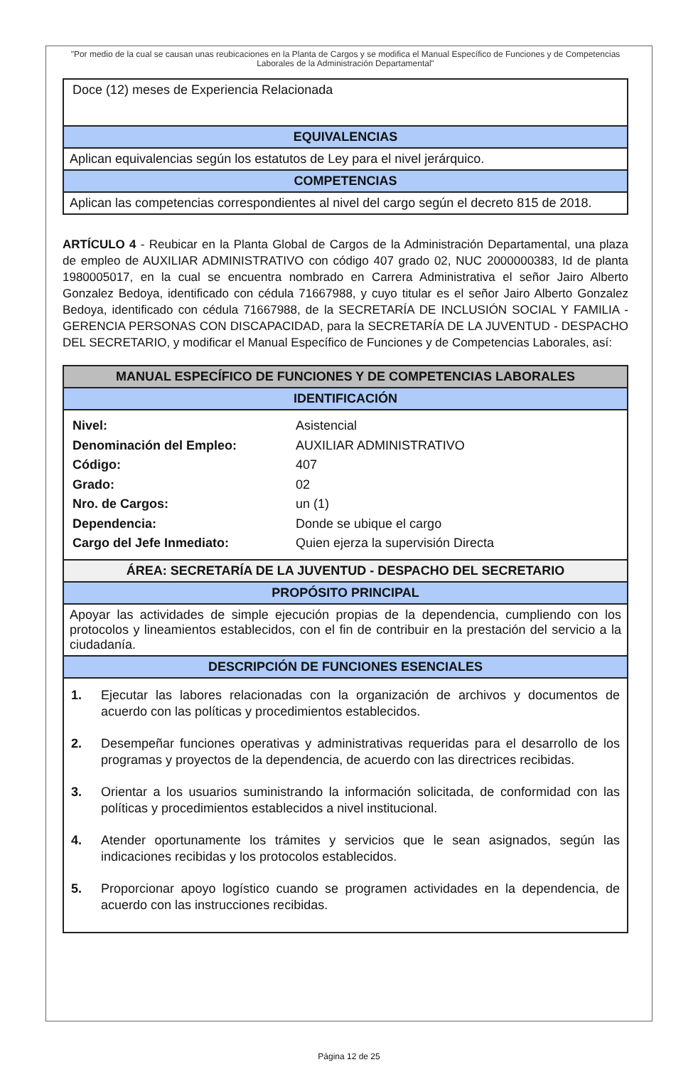"Por medio de la cual se causan unas reubicaciones en la Planta de Cargos y se modifica el Manual Específico de Funciones y de Competencias Laborales de la Administración Departamental"
| Doce (12) meses de Experiencia Relacionada |
| EQUIVALENCIAS |
| Aplican equivalencias según los estatutos de Ley para el nivel jerárquico. |
| COMPETENCIAS |
| Aplican las competencias correspondientes al nivel del cargo según el decreto 815 de 2018. |
ARTÍCULO 4 - Reubicar en la Planta Global de Cargos de la Administración Departamental, una plaza de empleo de AUXILIAR ADMINISTRATIVO con código 407 grado 02, NUC 2000000383, Id de planta 1980005017, en la cual se encuentra nombrado en Carrera Administrativa el señor Jairo Alberto Gonzalez Bedoya, identificado con cédula 71667988, y cuyo titular es el señor Jairo Alberto Gonzalez Bedoya, identificado con cédula 71667988, de la SECRETARÍA DE INCLUSIÓN SOCIAL Y FAMILIA - GERENCIA PERSONAS CON DISCAPACIDAD, para la SECRETARÍA DE LA JUVENTUD - DESPACHO DEL SECRETARIO, y modificar el Manual Específico de Funciones y de Competencias Laborales, así:
| MANUAL ESPECÍFICO DE FUNCIONES Y DE COMPETENCIAS LABORALES |
| --- |
| IDENTIFICACIÓN |
| / Nivel: / Asistencial / / Denominación del Empleo: / AUXILIAR ADMINISTRATIVO / / Código: / 407 / / Grado: / 02 / / Nro. de Cargos: / un (1) / / Dependencia: / Donde se ubique el cargo / / Cargo del Jefe Inmediato: / Quien ejerza la supervisión Directa / |
| ÁREA: SECRETARÍA DE LA JUVENTUD - DESPACHO DEL SECRETARIO |
| PROPÓSITO PRINCIPAL |
| Apoyar las actividades de simple ejecución propias de la dependencia, cumpliendo con los protocolos y lineamientos establecidos, con el fin de contribuir en la prestación del servicio a la ciudadanía. |
| DESCRIPCIÓN DE FUNCIONES ESENCIALES |
| 1. Ejecutar las labores relacionadas con la organización de archivos y documentos de acuerdo con las políticas y procedimientos establecidos. 2. Desempeñar funciones operativas y administrativas requeridas para el desarrollo de los programas y proyectos de la dependencia, de acuerdo con las directrices recibidas. 3. Orientar a los usuarios suministrando la información solicitada, de conformidad con las políticas y procedimientos establecidos a nivel institucional. 4. Atender oportunamente los trámites y servicios que le sean asignados, según las indicaciones recibidas y los protocolos establecidos. 5. Proporcionar apoyo logístico cuando se programen actividades en la dependencia, de acuerdo con las instrucciones recibidas. |
Página 12 de 25